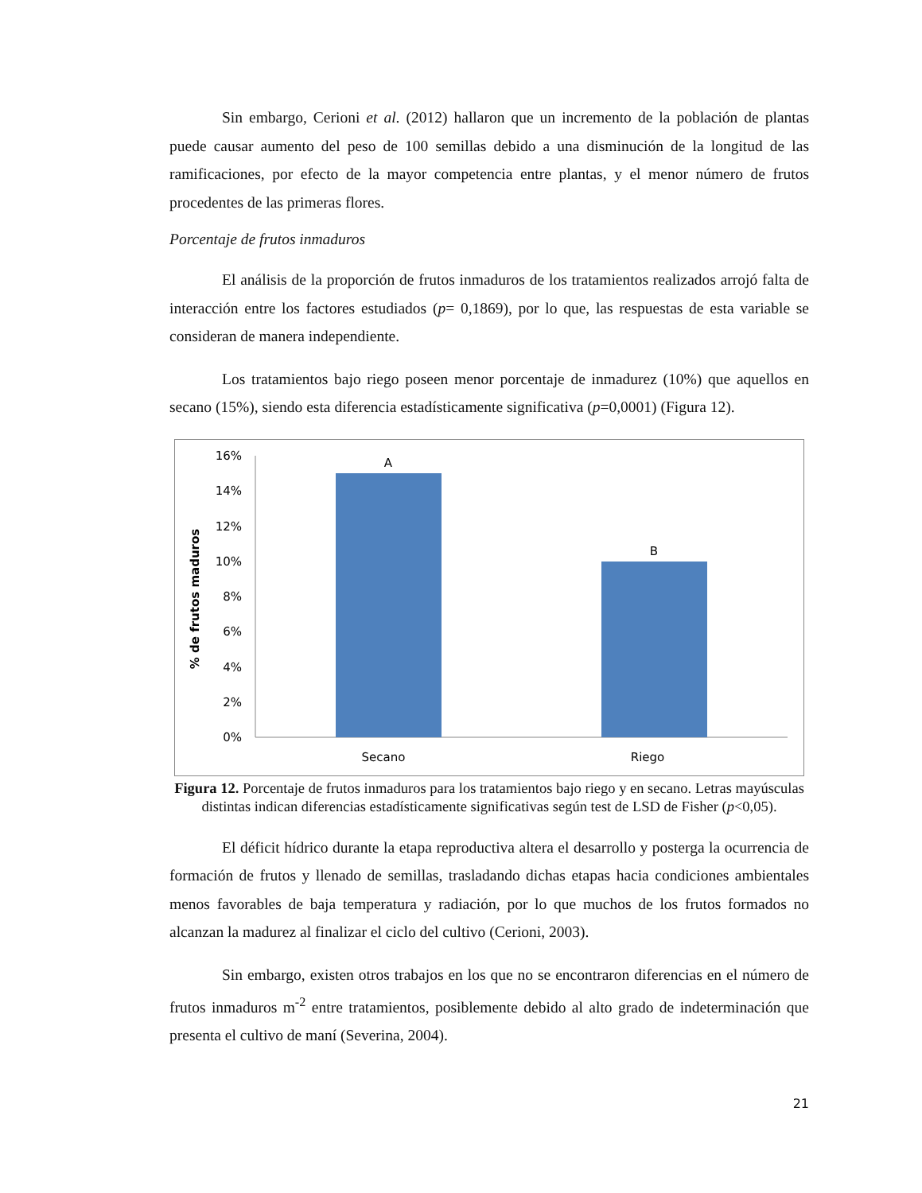Sin embargo, Cerioni et al. (2012) hallaron que un incremento de la población de plantas puede causar aumento del peso de 100 semillas debido a una disminución de la longitud de las ramificaciones, por efecto de la mayor competencia entre plantas, y el menor número de frutos procedentes de las primeras flores.
Porcentaje de frutos inmaduros
El análisis de la proporción de frutos inmaduros de los tratamientos realizados arrojó falta de interacción entre los factores estudiados (p= 0,1869), por lo que, las respuestas de esta variable se consideran de manera independiente.
Los tratamientos bajo riego poseen menor porcentaje de inmadurez (10%) que aquellos en secano (15%), siendo esta diferencia estadísticamente significativa (p=0,0001) (Figura 12).
% de frutos maduros
16%
14%
12%
10%
8%
6%
4%
2%
0%
A
B
Secano
Riego
Figura 12. Porcentaje de frutos inmaduros para los tratamientos bajo riego y en secano. Letras mayúsculas distintas indican diferencias estadísticamente significativas según test de LSD de Fisher (p<0,05).
El déficit hídrico durante la etapa reproductiva altera el desarrollo y posterga la ocurrencia de formación de frutos y llenado de semillas, trasladando dichas etapas hacia condiciones ambientales menos favorables de baja temperatura y radiación, por lo que muchos de los frutos formados no alcanzan la madurez al finalizar el ciclo del cultivo (Cerioni, 2003).
Sin embargo, existen otros trabajos en los que no se encontraron diferencias en el número de frutos inmaduros m<sup>-2</sup> entre tratamientos, posiblemente debido al alto grado de indeterminación que presenta el cultivo de maní (Severina, 2004).
21